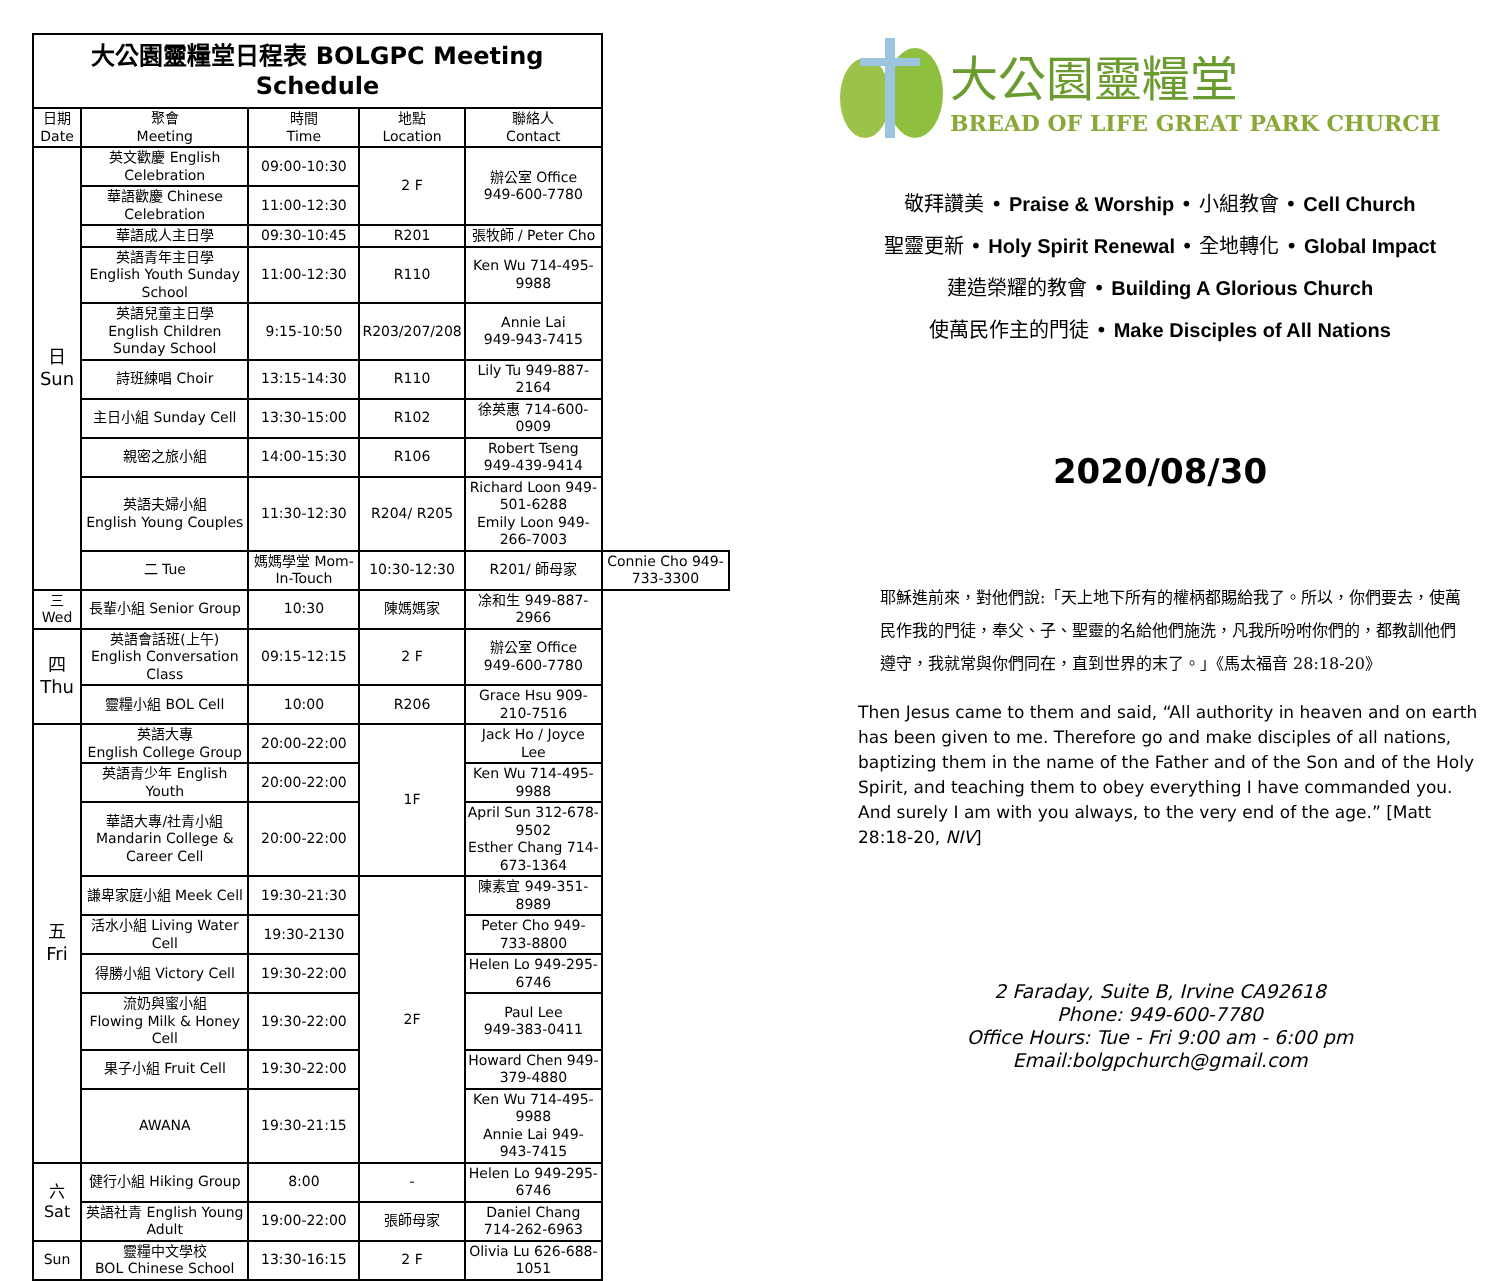| 大公園靈糧堂日程表 BOLGPC Meeting Schedule | | | | | |
| 日期 Date | 聚會 Meeting | 時間 Time | 地點 Location | 聯絡人 Contact | |
| 日 Sun | 英文歡慶 English Celebration | 09:00-10:30 | 2 F | 辦公室 Office 949-600-7780 | |
| | 華語歡慶 Chinese Celebration | 11:00-12:30 | | | |
| | 華語成人主日學 | 09:30-10:45 | R201 | 張牧師 / Peter Cho | |
| | 英語青年主日學 English Youth Sunday School | 11:00-12:30 | R110 | Ken Wu 714-495-9988 | |
| | 英語兒童主日學 English Children Sunday School | 9:15-10:50 | R203/207/208 | Annie Lai 949-943-7415 | |
| | 詩班練唱 Choir | 13:15-14:30 | R110 | Lily Tu 949-887-2164 | |
| | 主日小組 Sunday Cell | 13:30-15:00 | R102 | 徐英惠 714-600-0909 | |
| | 親密之旅小組 | 14:00-15:30 | R106 | Robert Tseng 949-439-9414 | |
| | 英語夫婦小組 English Young Couples | 11:30-12:30 | R204/ R205 | Richard Loon 949-501-6288 Emily Loon 949-266-7003 | |
| | 二 Tue | 媽媽學堂 Mom-In-Touch | 10:30-12:30 | R201/ 師母家 | Connie Cho 949-733-3300 |
| 三 Wed | 長輩小組 Senior Group | 10:30 | 陳媽媽家 | 凃和生 949-887-2966 | |
| 四 Thu | 英語會話班(上午) English Conversation Class | 09:15-12:15 | 2 F | 辦公室 Office 949-600-7780 | |
| | 靈糧小組 BOL Cell | 10:00 | R206 | Grace Hsu 909-210-7516 | |
| 五 Fri | 英語大專 English College Group | 20:00-22:00 | 1F | Jack Ho / Joyce Lee | |
| | 英語青少年 English Youth | 20:00-22:00 | | Ken Wu 714-495-9988 | |
| | 華語大專/社青小組 Mandarin College & Career Cell | 20:00-22:00 | | April Sun 312-678-9502 Esther Chang 714-673-1364 | |
| | 謙卑家庭小組 Meek Cell | 19:30-21:30 | 2F | 陳素宜 949-351-8989 | |
| | 活水小組 Living Water Cell | 19:30-2130 | | Peter Cho 949-733-8800 | |
| | 得勝小組 Victory Cell | 19:30-22:00 | | Helen Lo 949-295-6746 | |
| | 流奶與蜜小組 Flowing Milk & Honey Cell | 19:30-22:00 | | Paul Lee 949-383-0411 | |
| | 果子小組 Fruit Cell | 19:30-22:00 | | Howard Chen 949-379-4880 | |
| | AWANA | 19:30-21:15 | | Ken Wu 714-495-9988 Annie Lai 949-943-7415 | |
| 六 Sat | 健行小組 Hiking Group | 8:00 | - | Helen Lo 949-295-6746 | |
| | 英語社青 English Young Adult | 19:00-22:00 | 張師母家 | Daniel Chang 714-262-6963 | |
| Sun | 靈糧中文學校 BOL Chinese School | 13:30-16:15 | 2 F | Olivia Lu 626-688-1051 | |
大公園靈糧堂
BREAD OF LIFE GREAT PARK CHURCH
敬拜讚美 • Praise & Worship • 小組教會 • Cell Church
聖靈更新 • Holy Spirit Renewal • 全地轉化 • Global Impact
建造榮耀的教會 • Building A Glorious Church
使萬民作主的門徒 • Make Disciples of All Nations
2020/08/30
耶穌進前來，對他們說:「天上地下所有的權柄都賜給我了。所以，你們要去，使萬民作我的門徒，奉父、子、聖靈的名給他們施洗，凡我所吩咐你們的，都教訓他們遵守，我就常與你們同在，直到世界的末了。」《馬太福音 28:18-20》
Then Jesus came to them and said, “All authority in heaven and on earth has been given to me. Therefore go and make disciples of all nations, baptizing them in the name of the Father and of the Son and of the Holy Spirit, and teaching them to obey everything I have commanded you. And surely I am with you always, to the very end of the age.” [Matt 28:18-20, NIV]
2 Faraday, Suite B, Irvine CA92618
Phone: 949-600-7780
Office Hours: Tue - Fri 9:00 am - 6:00 pm
Email:bolgpchurch@gmail.com